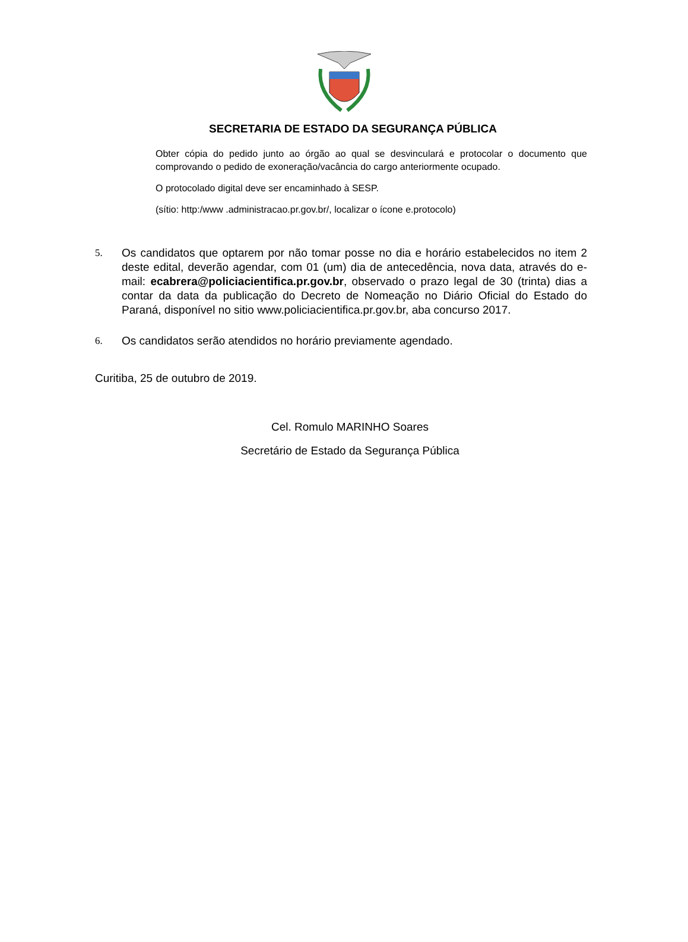SECRETARIA DE ESTADO DA SEGURANÇA PÚBLICA
Obter cópia do pedido junto ao órgão ao qual se desvinculará e protocolar o documento que comprovando o pedido de exoneração/vacância do cargo anteriormente ocupado.
O protocolado digital deve ser encaminhado à SESP.
(sítio: http:/www .administracao.pr.gov.br/, localizar o ícone e.protocolo)
5. Os candidatos que optarem por não tomar posse no dia e horário estabelecidos no item 2 deste edital, deverão agendar, com 01 (um) dia de antecedência, nova data, através do e-mail: ecabrera@policiacientifica.pr.gov.br, observado o prazo legal de 30 (trinta) dias a contar da data da publicação do Decreto de Nomeação no Diário Oficial do Estado do Paraná, disponível no sitio www.policiacientifica.pr.gov.br, aba concurso 2017.
6. Os candidatos serão atendidos no horário previamente agendado.
Curitiba, 25 de outubro de 2019.
Cel. Romulo MARINHO Soares
Secretário de Estado da Segurança Pública